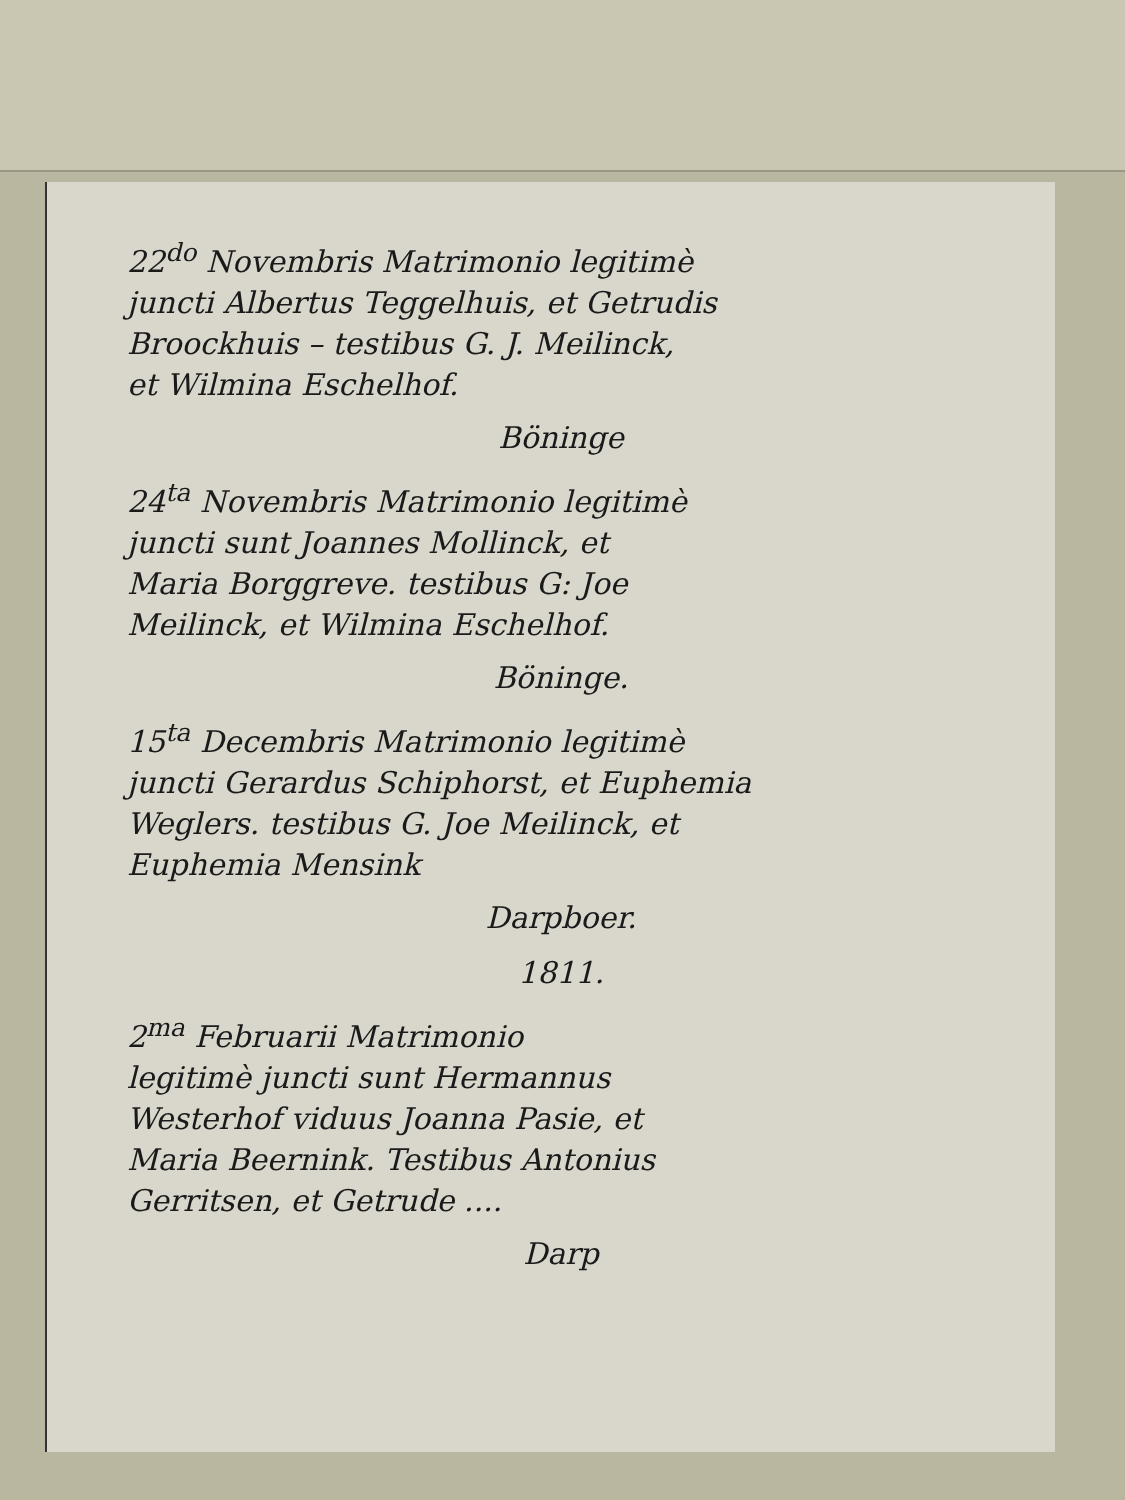22<sup>do</sup> Novembris Matrimonio legitimè
juncti Albertus Teggelhuis, et Getrudis
Broockhuis – testibus G. J. Meilinck,
et Wilmina Eschelhof.
Böninge
24<sup>ta</sup> Novembris Matrimonio legitimè
juncti sunt Joannes Mollinck, et
Maria Borggreve. testibus G: Joe
Meilinck, et Wilmina Eschelhof.
Böninge.
15<sup>ta</sup> Decembris Matrimonio legitimè
juncti Gerardus Schiphorst, et Euphemia
Weglers. testibus G. Joe Meilinck, et
Euphemia Mensink
Darpboer.
1811.
2<sup>ma</sup> Februarii Matrimonio
legitimè juncti sunt Hermannus
Westerhof viduus Joanna Pasie, et
Maria Beernink. Testibus Antonius
Gerritsen, et Getrude ....
Darp